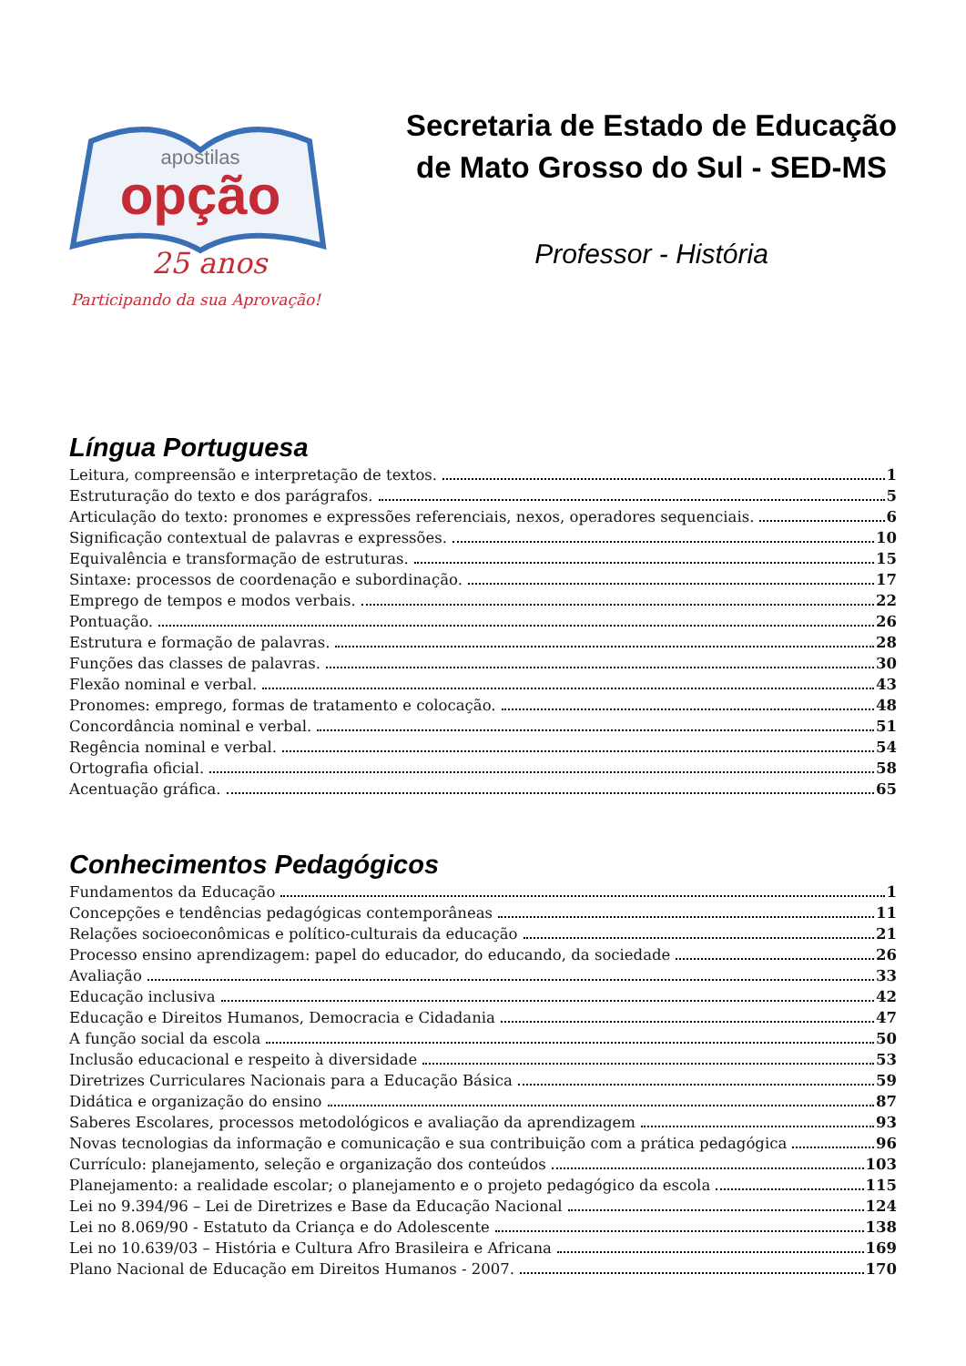apostilas
opção
25 anos
Participando da sua Aprovação!
Secretaria de Estado de Educação
de Mato Grosso do Sul - SED-MS
Professor - História
Língua Portuguesa
Leitura, compreensão e interpretação de textos. 1
Estruturação do texto e dos parágrafos. 5
Articulação do texto: pronomes e expressões referenciais, nexos, operadores sequenciais. 6
Significação contextual de palavras e expressões. 10
Equivalência e transformação de estruturas. 15
Sintaxe: processos de coordenação e subordinação. 17
Emprego de tempos e modos verbais. 22
Pontuação. 26
Estrutura e formação de palavras. 28
Funções das classes de palavras. 30
Flexão nominal e verbal. 43
Pronomes: emprego, formas de tratamento e colocação. 48
Concordância nominal e verbal. 51
Regência nominal e verbal. 54
Ortografia oficial. 58
Acentuação gráfica. 65
Conhecimentos Pedagógicos
Fundamentos da Educação 1
Concepções e tendências pedagógicas contemporâneas 11
Relações socioeconômicas e político-culturais da educação 21
Processo ensino aprendizagem: papel do educador, do educando, da sociedade 26
Avaliação 33
Educação inclusiva 42
Educação e Direitos Humanos, Democracia e Cidadania 47
A função social da escola 50
Inclusão educacional e respeito à diversidade 53
Diretrizes Curriculares Nacionais para a Educação Básica 59
Didática e organização do ensino 87
Saberes Escolares, processos metodológicos e avaliação da aprendizagem 93
Novas tecnologias da informação e comunicação e sua contribuição com a prática pedagógica 96
Currículo: planejamento, seleção e organização dos conteúdos 103
Planejamento: a realidade escolar; o planejamento e o projeto pedagógico da escola 115
Lei no 9.394/96 – Lei de Diretrizes e Base da Educação Nacional 124
Lei no 8.069/90 - Estatuto da Criança e do Adolescente 138
Lei no 10.639/03 – História e Cultura Afro Brasileira e Africana 169
Plano Nacional de Educação em Direitos Humanos - 2007. 170